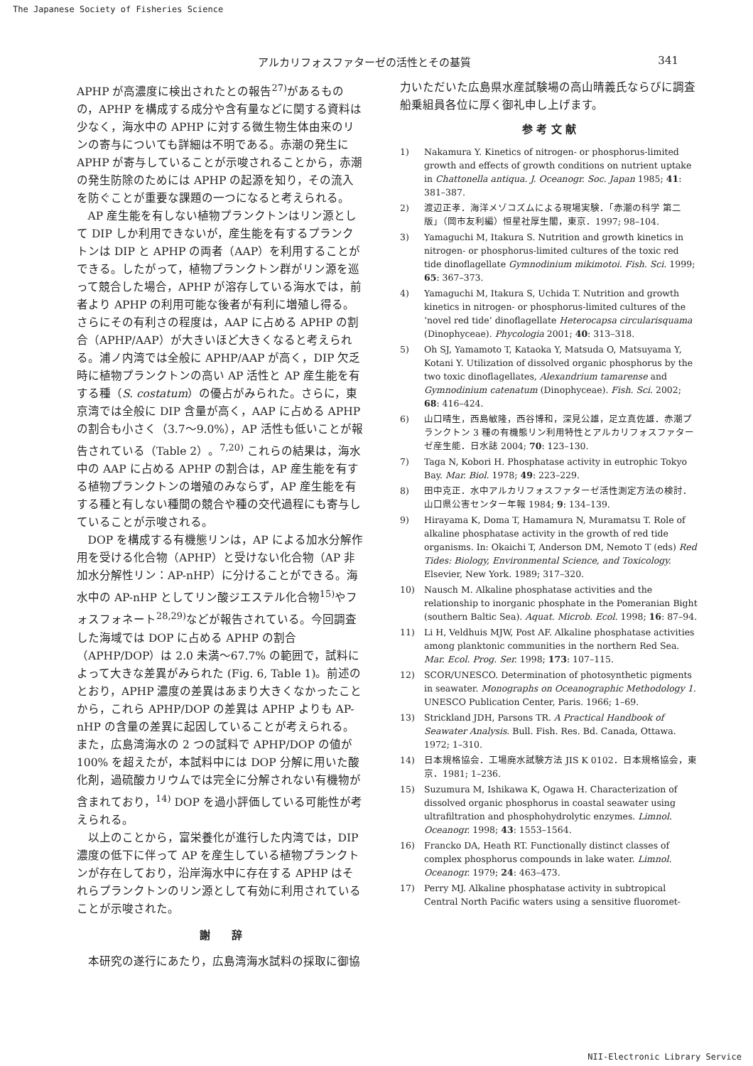The Japanese Society of Fisheries Science
アルカリフォスファターゼの活性とその基質 341
APHP が高濃度に検出されたとの報告<sup>27)</sup>があるものの，APHP を構成する成分や含有量などに関する資料は少なく，海水中の APHP に対する微生物生体由来のリンの寄与についても詳細は不明である。赤潮の発生に APHP が寄与していることが示唆されることから，赤潮の発生防除のためには APHP の起源を知り，その流入を防ぐことが重要な課題の一つになると考えられる。
AP 産生能を有しない植物プランクトンはリン源として DIP しか利用できないが，産生能を有するプランクトンは DIP と APHP の両者（AAP）を利用することができる。したがって，植物プランクトン群がリン源を巡って競合した場合，APHP が溶存している海水では，前者より APHP の利用可能な後者が有利に増殖し得る。さらにその有利さの程度は，AAP に占める APHP の割合（APHP/AAP）が大きいほど大きくなると考えられる。浦ノ内湾では全般に APHP/AAP が高く，DIP 欠乏時に植物プランクトンの高い AP 活性と AP 産生能を有する種（S. costatum）の優占がみられた。さらに，東京湾では全般に DIP 含量が高く，AAP に占める APHP の割合も小さく（3.7～9.0%），AP 活性も低いことが報告されている（Table 2）。<sup>7,20)</sup> これらの結果は，海水中の AAP に占める APHP の割合は，AP 産生能を有する植物プランクトンの増殖のみならず，AP 産生能を有する種と有しない種間の競合や種の交代過程にも寄与していることが示唆される。
DOP を構成する有機態リンは，AP による加水分解作用を受ける化合物（APHP）と受けない化合物（AP 非加水分解性リン：AP-nHP）に分けることができる。海水中の AP-nHP としてリン酸ジエステル化合物<sup>15)</sup>やフォスフォネート<sup>28,29)</sup>などが報告されている。今回調査した海域では DOP に占める APHP の割合（APHP/DOP）は 2.0 未満～67.7% の範囲で，試料によって大きな差異がみられた (Fig. 6, Table 1)。前述のとおり，APHP 濃度の差異はあまり大きくなかったことから，これら APHP/DOP の差異は APHP よりも AP-nHP の含量の差異に起因していることが考えられる。また，広島湾海水の 2 つの試料で APHP/DOP の値が 100% を超えたが，本試料中には DOP 分解に用いた酸化剤，過硫酸カリウムでは完全に分解されない有機物が含まれており，<sup>14)</sup> DOP を過小評価している可能性が考えられる。
以上のことから，富栄養化が進行した内湾では，DIP 濃度の低下に伴って AP を産生している植物プランクトンが存在しており，沿岸海水中に存在する APHP はそれらプランクトンのリン源として有効に利用されていることが示唆された。
謝　　辞
本研究の遂行にあたり，広島湾海水試料の採取に御協
力いただいた広島県水産試験場の高山晴義氏ならびに調査船乗組員各位に厚く御礼申し上げます。
参 考 文 献
1) Nakamura Y. Kinetics of nitrogen- or phosphorus-limited growth and effects of growth conditions on nutrient uptake in Chattonella antiqua. J. Oceanogr. Soc. Japan 1985; 41: 381–387.
2) 渡辺正孝．海洋メゾコズムによる現場実験．「赤潮の科学 第二版」（岡市友利編）恒星社厚生閣，東京．1997; 98–104.
3) Yamaguchi M, Itakura S. Nutrition and growth kinetics in nitrogen- or phosphorus-limited cultures of the toxic red tide dinoflagellate Gymnodinium mikimotoi. Fish. Sci. 1999; 65: 367–373.
4) Yamaguchi M, Itakura S, Uchida T. Nutrition and growth kinetics in nitrogen- or phosphorus-limited cultures of the ‘novel red tide’ dinoflagellate Heterocapsa circularisquama (Dinophyceae). Phycologia 2001; 40: 313–318.
5) Oh SJ, Yamamoto T, Kataoka Y, Matsuda O, Matsuyama Y, Kotani Y. Utilization of dissolved organic phosphorus by the two toxic dinoflagellates, Alexandrium tamarense and Gymnodinium catenatum (Dinophyceae). Fish. Sci. 2002; 68: 416–424.
6) 山口晴生，西島敏隆，西谷博和，深見公雄，足立真佐雄．赤潮プランクトン 3 種の有機態リン利用特性とアルカリフォスファターゼ産生能．日水誌 2004; 70: 123–130.
7) Taga N, Kobori H. Phosphatase activity in eutrophic Tokyo Bay. Mar. Biol. 1978; 49: 223–229.
8) 田中克正．水中アルカリフォスファターゼ活性測定方法の検討．山口県公害センター年報 1984; 9: 134–139.
9) Hirayama K, Doma T, Hamamura N, Muramatsu T. Role of alkaline phosphatase activity in the growth of red tide organisms. In: Okaichi T, Anderson DM, Nemoto T (eds) Red Tides: Biology, Environmental Science, and Toxicology. Elsevier, New York. 1989; 317–320.
10) Nausch M. Alkaline phosphatase activities and the relationship to inorganic phosphate in the Pomeranian Bight (southern Baltic Sea). Aquat. Microb. Ecol. 1998; 16: 87–94.
11) Li H, Veldhuis MJW, Post AF. Alkaline phosphatase activities among planktonic communities in the northern Red Sea. Mar. Ecol. Prog. Ser. 1998; 173: 107–115.
12) SCOR/UNESCO. Determination of photosynthetic pigments in seawater. Monographs on Oceanographic Methodology 1. UNESCO Publication Center, Paris. 1966; 1–69.
13) Strickland JDH, Parsons TR. A Practical Handbook of Seawater Analysis. Bull. Fish. Res. Bd. Canada, Ottawa. 1972; 1–310.
14) 日本規格協会．工場廃水試験方法 JIS K 0102．日本規格協会，東京．1981; 1–236.
15) Suzumura M, Ishikawa K, Ogawa H. Characterization of dissolved organic phosphorus in coastal seawater using ultrafiltration and phosphohydrolytic enzymes. Limnol. Oceanogr. 1998; 43: 1553–1564.
16) Francko DA, Heath RT. Functionally distinct classes of complex phosphorus compounds in lake water. Limnol. Oceanogr. 1979; 24: 463–473.
17) Perry MJ. Alkaline phosphatase activity in subtropical Central North Pacific waters using a sensitive fluoromet-
NII-Electronic Library Service